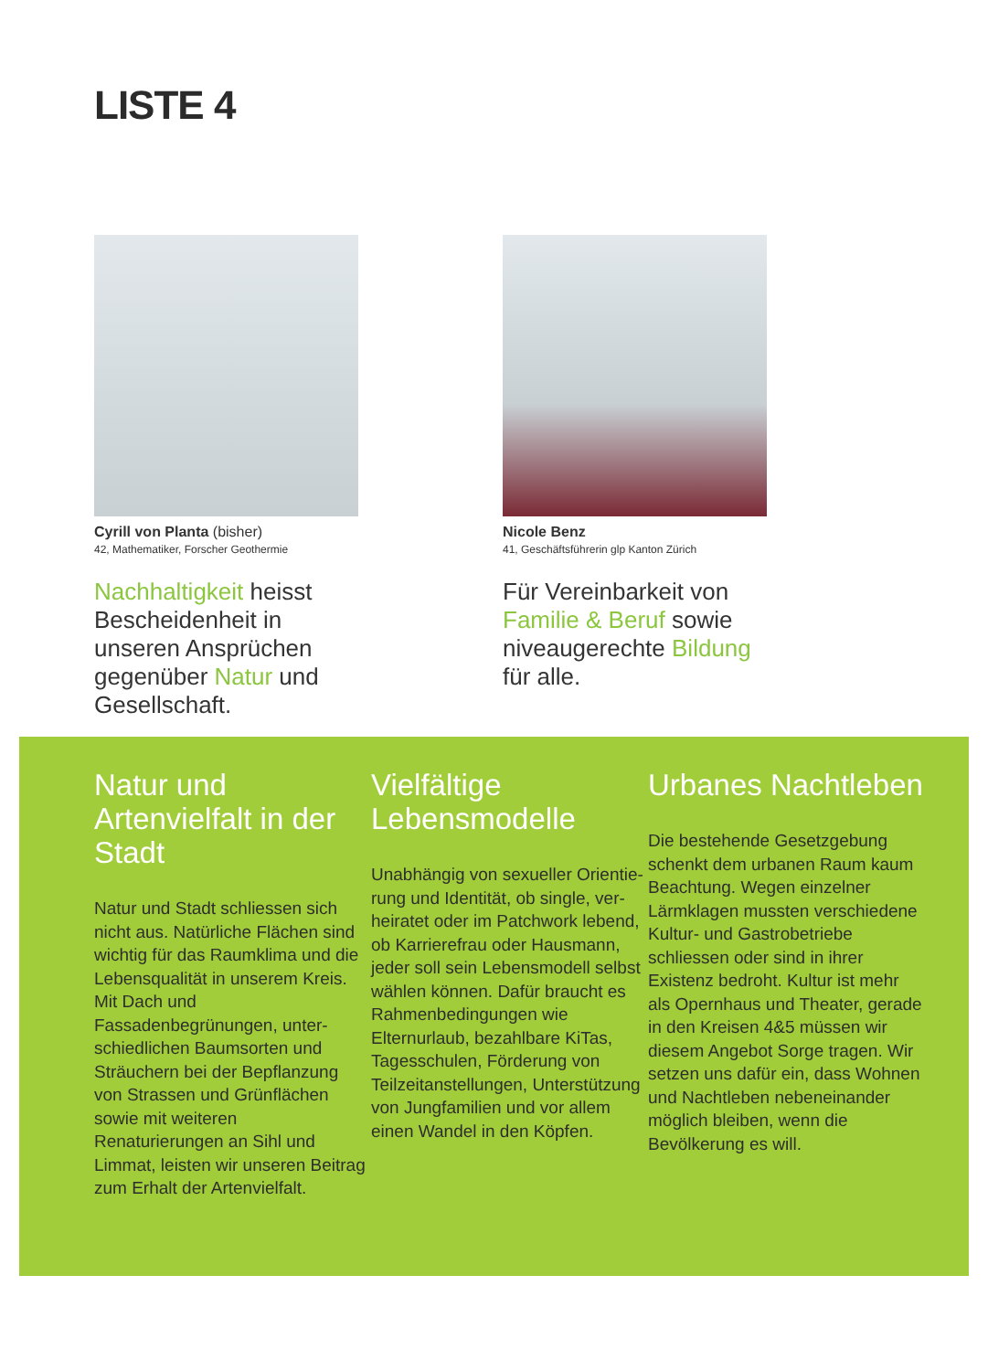LISTE 4
Cyrill von Planta (bisher)
42, Mathematiker, Forscher Geothermie
Nachhaltigkeit heisst Bescheidenheit in unseren Ansprüchen gegenüber Natur und Gesellschaft.
Nicole Benz
41, Geschäftsführerin glp Kanton Zürich
Für Vereinbarkeit von Familie & Beruf sowie niveaugerechte Bildung für alle.
Natur und Artenvielfalt in der Stadt
Natur und Stadt schliessen sich nicht aus. Natürliche Flächen sind wichtig für das Raumklima und die Lebens­qualität in unserem Kreis. Mit Dach und Fassadenbegrünungen, unter­schiedlichen Baumsorten und Sträu­chern bei der Bepflanzung von Strassen und Grünflächen sowie mit weiteren Renaturierungen an Sihl und Limmat, leisten wir unseren Beitrag zum Erhalt der Artenvielfalt.
Vielfältige Lebensmodelle
Unabhängig von sexueller Orientie­rung und Identität, ob single, ver­heiratet oder im Patchwork lebend, ob Karrierefrau oder Hausmann, jeder soll sein Lebensmodell selbst wählen können. Dafür braucht es Rahmenbedingungen wie Elternurlaub, bezahlbare KiTas, Tagesschulen, Förderung von Teilzeitanstellungen, Unterstützung von Jungfamilien und vor allem einen Wandel in den Köpfen.
Urbanes Nachtleben
Die bestehende Gesetzgebung schenkt dem urbanen Raum kaum Beachtung. Wegen einzelner Lärmklagen mussten verschiedene Kultur- und Gastrobe­triebe schliessen oder sind in ihrer Existenz bedroht. Kultur ist mehr als Opernhaus und Theater, gerade in den Kreisen 4&5 müssen wir diesem Angebot Sorge tragen. Wir setzen uns dafür ein, dass Wohnen und Nacht­leben nebeneinander möglich bleiben, wenn die Bevölkerung es will.